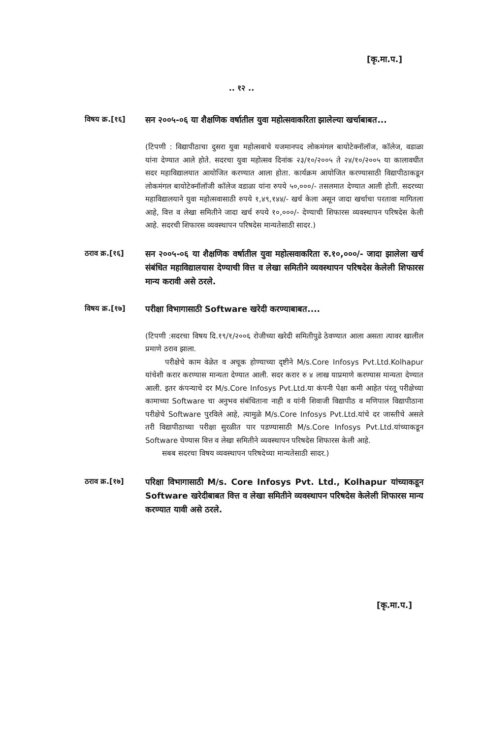[कृ.मा.प.]
.. १२ ..
विषय क्र.[१६]
सन २००५-०६ या शैक्षणिक वर्षातील युवा महोत्सवाकरिता झालेल्या खर्चाबाबत...
(टिपणी : विद्यापीठाचा दुसरा युवा महोत्सवाचे यजमानपद लोकमंगल बायोटेक्नॉलॉज, कॉलेज, वडाळा यांना देण्यात आले होते. सदरचा युवा महोत्सव दिनांक २३/१०/२००५ ते २४/१०/२००५ या कालावधीत सदर महाविद्यालयात आयोजित करण्यात आला होता. कार्यक्रम आयोजित करण्यासाठी विद्यापीठाकडून लोकमंगल बायोटेक्नॉलॉजी कॉलेज वडाळा यांना रुपये ५०,०००/- तसलमात देण्यात आली होती. सदरच्या महाविद्यालयाने युवा महोत्सवासाठी रुपये १,४९,१४४/- खर्च केला असून जादा खर्चाचा परतावा मागितला आहे, वित्त व लेखा समितीने जादा खर्च रुपये १०,०००/- देण्याची शिफारस व्यवस्थापन परिषदेस केली आहे. सदरची शिफारस व्यवस्थापन परिषदेस मान्यतेसाठी सादर.)
ठराव क्र.[१६]
सन २००५-०६ या शैक्षणिक वर्षातील युवा महोत्सवाकरिता रु.१०,०००/- जादा झालेला खर्च संबंधित महाविद्यालयास देण्याची वित्त व लेखा समितीने व्यवस्थापन परिषदेस केलेली शिफारस मान्य करावी असे ठरले.
विषय क्र.[१७]
परीक्षा विभागासाठी Software खरेदी करण्याबाबत....
(टिपणी :सदरचा विषय दि.१९/१/२००६ रोजीच्या खरेदी समितीपुढे ठेवण्यात आला असता त्यावर खालील प्रमाणे ठराव झाला.
परीक्षेचे काम वेळेत व अचूक होण्याच्या दृष्टीने M/s.Core Infosys Pvt.Ltd.Kolhapur यांचेशी करार करण्यास मान्यता देण्यात आली. सदर करार रु ४ लाख याप्रमाणे करण्यास मान्यता देण्यात आली. इतर कंपन्याचे दर M/s.Core Infosys Pvt.Ltd.या कंपनी पेक्षा कमी आहेत पंरतू परीक्षेच्या कामाच्या Software चा अनुभव संबंधिताना नाही व यांनी शिवाजी विद्यापीठ व मणिपाल विद्यापीठाना परीक्षेचे Software पुरविले आहे, त्यामुळे M/s.Core Infosys Pvt.Ltd.यांचे दर जास्तीचे असले तरी विद्यापीठाच्या परीक्षा सुरळीत पार पडण्यासाठी M/s.Core Infosys Pvt.Ltd.यांच्याकडून Software घेण्यास वित्त व लेखा समितीने व्यवस्थापन परिषदेस शिफारस केली आहे.
सबब सदरचा विषय व्यवस्थापन परिषदेच्या मान्यतेसाठी सादर.)
ठराव क्र.[१७]
परिक्षा विभागासाठी M/s. Core Infosys Pvt. Ltd., Kolhapur यांच्याकडून Software खरेदीबाबत वित्त व लेखा समितीने व्यवस्थापन परिषदेस केलेली शिफारस मान्य करण्यात यावी असे ठरले.
[कृ.मा.प.]